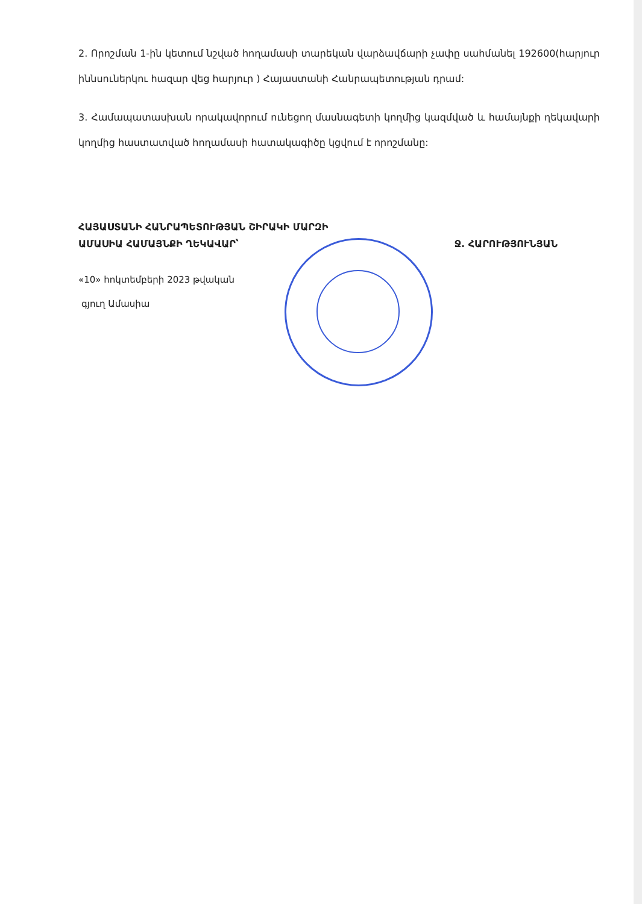2. Որոշման 1-ին կետում նշված հողամասի տարեկան վարձավճարի չափը սահմանել 192600(հարյուր իննսուներկու հազար վեց հարյուր ) Հայաստանի Հանրապետության դրամ:
3. Համապատասխան որակավորում ունեցող մասնագետի կողմից կազմված և համայնքի ղեկավարի կողմից հաստատված հողամասի հատակագիծը կցվում է որոշմանը:
ՀԱՅԱՍՏԱՆԻ ՀԱՆՐԱՊԵՏՈՒԹՅԱՆ ՇԻՐԱԿԻ ՄԱՐԶԻ
ԱՄԱՍԻԱ ՀԱՄԱՅՆՔԻ ՂԵԿԱՎԱՐ՝ Ջ. ՀԱՐՈՒԹՅՈՒՆՅԱՆ
«10» հոկտեմբերի 2023 թվական
գյուղ Ամասիա